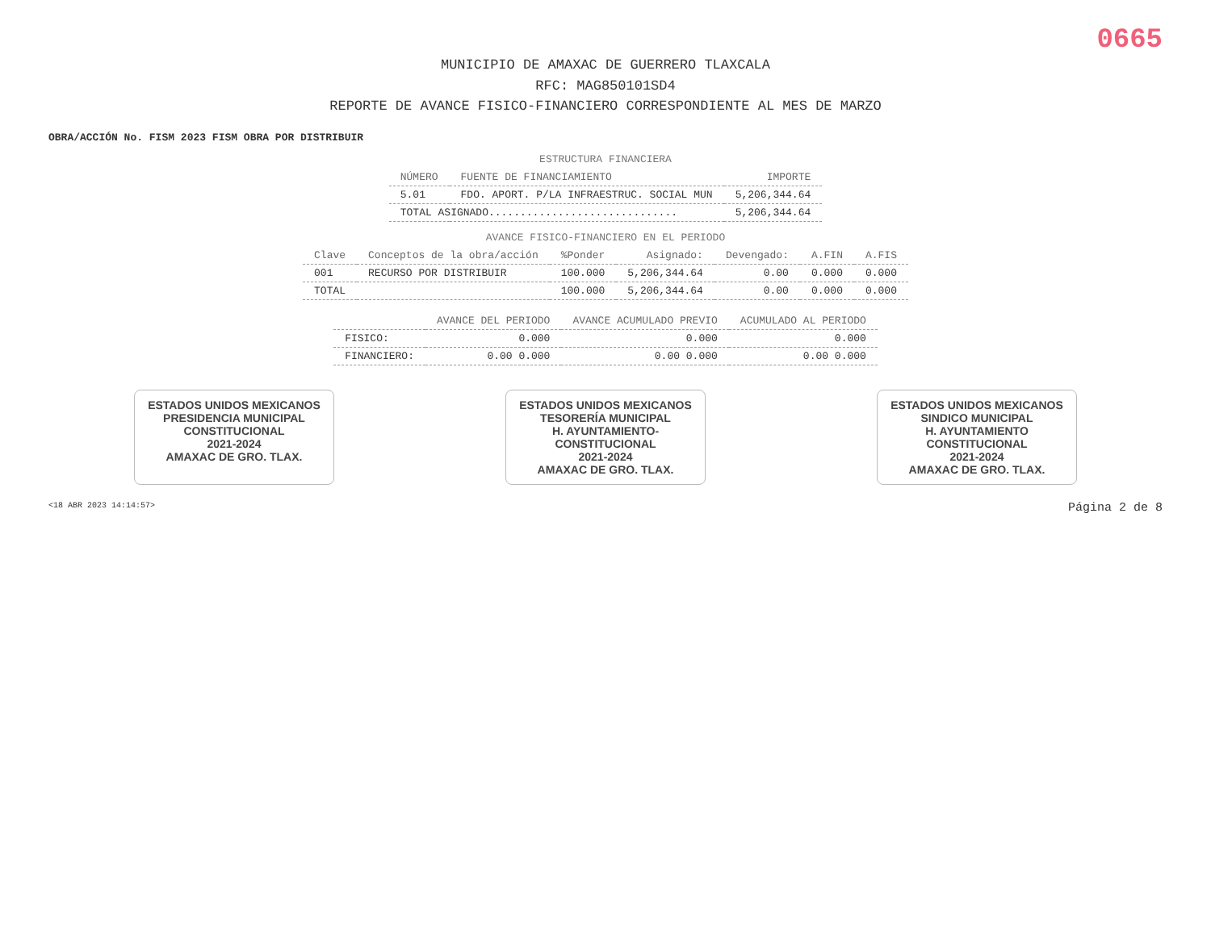0665
MUNICIPIO DE AMAXAC DE GUERRERO TLAXCALA
RFC: MAG850101SD4
REPORTE DE AVANCE FISICO-FINANCIERO CORRESPONDIENTE AL MES DE MARZO
OBRA/ACCIÓN No. FISM 2023 FISM OBRA POR DISTRIBUIR
ESTRUCTURA FINANCIERA
| NÚMERO | FUENTE DE FINANCIAMIENTO | IMPORTE |
| --- | --- | --- |
| 5.01 | FDO. APORT. P/LA INFRAESTRUC. SOCIAL MUN | 5,206,344.64 |
| TOTAL ASIGNADO.............................. | | 5,206,344.64 |
AVANCE FISICO-FINANCIERO EN EL PERIODO
| Clave | Conceptos de la obra/acción | %Ponder | Asignado: | Devengado: | A.FIN | A.FIS |
| --- | --- | --- | --- | --- | --- | --- |
| 001 | RECURSO POR DISTRIBUIR | 100.000 | 5,206,344.64 | 0.00 | 0.000 | 0.000 |
| TOTAL | | 100.000 | 5,206,344.64 | 0.00 | 0.000 | 0.000 |
| | AVANCE DEL PERIODO | AVANCE ACUMULADO PREVIO | ACUMULADO AL PERIODO |
| --- | --- | --- | --- |
| FISICO: | 0.000 | 0.000 | 0.000 |
| FINANCIERO: | 0.00 0.000 | 0.00 0.000 | 0.00 0.000 |
ESTADOS UNIDOS MEXICANOS
PRESIDENCIA MUNICIPAL
CONSTITUCIONAL
2021-2024
AMAXAC DE GRO. TLAX.
ESTADOS UNIDOS MEXICANOS
TESORERÍA MUNICIPAL
H. AYUNTAMIENTO-
CONSTITUCIONAL
2021-2024
AMAXAC DE GRO. TLAX.
ESTADOS UNIDOS MEXICANOS
SINDICO MUNICIPAL
H. AYUNTAMIENTO
CONSTITUCIONAL
2021-2024
AMAXAC DE GRO. TLAX.
<18 ABR 2023 14:14:57> Página 2 de 8